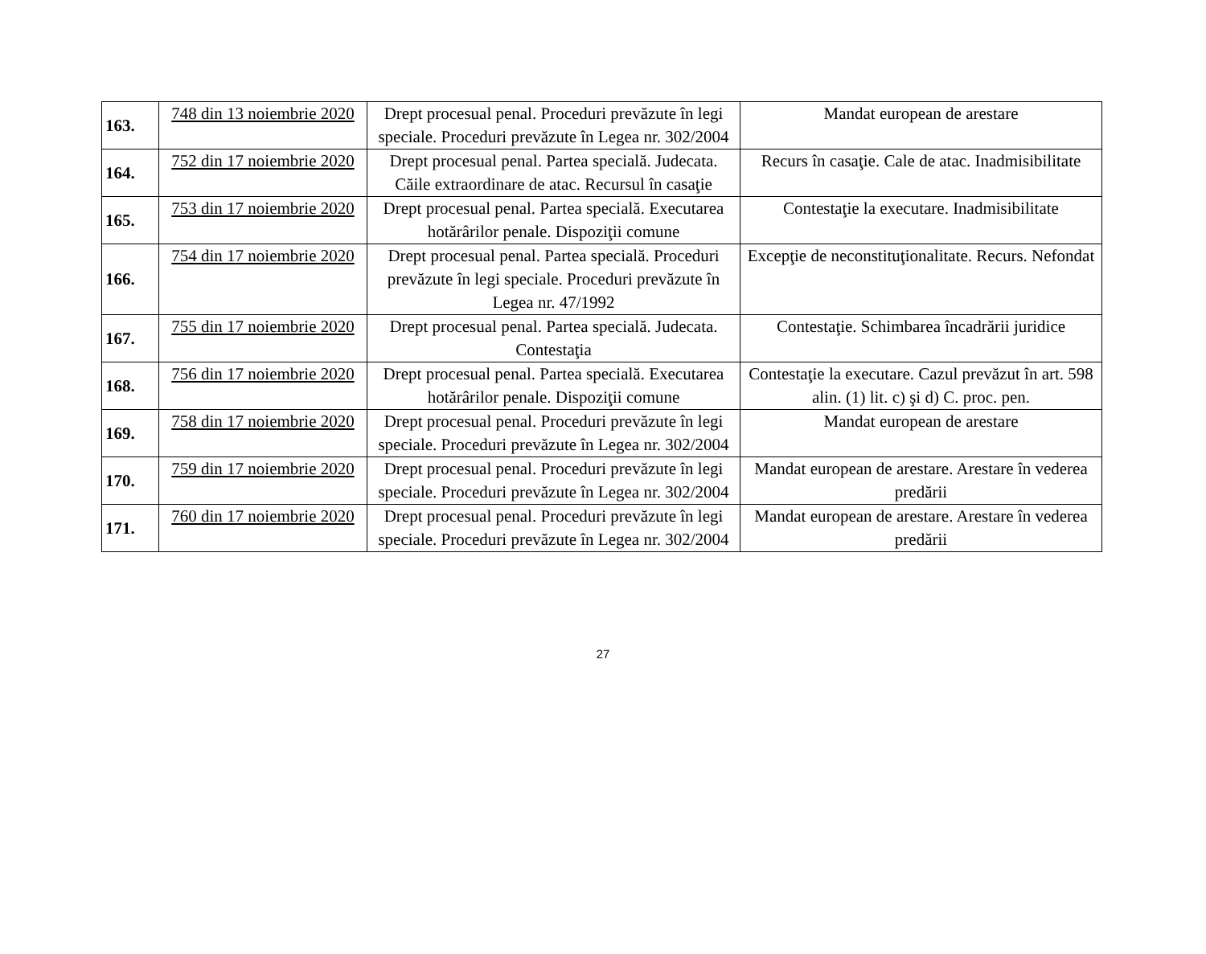| 163. | 748 din 13 noiembrie 2020 | Drept procesual penal. Proceduri prevăzute în legi speciale. Proceduri prevăzute în Legea nr. 302/2004 | Mandat european de arestare |
| 164. | 752 din 17 noiembrie 2020 | Drept procesual penal. Partea specială. Judecata. Căile extraordinare de atac. Recursul în casaţie | Recurs în casaţie. Cale de atac. Inadmisibilitate |
| 165. | 753 din 17 noiembrie 2020 | Drept procesual penal. Partea specială. Executarea hotărârilor penale. Dispoziţii comune | Contestaţie la executare. Inadmisibilitate |
| 166. | 754 din 17 noiembrie 2020 | Drept procesual penal. Partea specială. Proceduri prevăzute în legi speciale. Proceduri prevăzute în Legea nr. 47/1992 | Excepţie de neconstituţionalitate. Recurs. Nefondat |
| 167. | 755 din 17 noiembrie 2020 | Drept procesual penal. Partea specială. Judecata. Contestaţia | Contestaţie. Schimbarea încadrării juridice |
| 168. | 756 din 17 noiembrie 2020 | Drept procesual penal. Partea specială. Executarea hotărârilor penale. Dispoziţii comune | Contestaţie la executare. Cazul prevăzut în art. 598 alin. (1) lit. c) şi d) C. proc. pen. |
| 169. | 758 din 17 noiembrie 2020 | Drept procesual penal. Proceduri prevăzute în legi speciale. Proceduri prevăzute în Legea nr. 302/2004 | Mandat european de arestare |
| 170. | 759 din 17 noiembrie 2020 | Drept procesual penal. Proceduri prevăzute în legi speciale. Proceduri prevăzute în Legea nr. 302/2004 | Mandat european de arestare. Arestare în vederea predării |
| 171. | 760 din 17 noiembrie 2020 | Drept procesual penal. Proceduri prevăzute în legi speciale. Proceduri prevăzute în Legea nr. 302/2004 | Mandat european de arestare. Arestare în vederea predării |
27